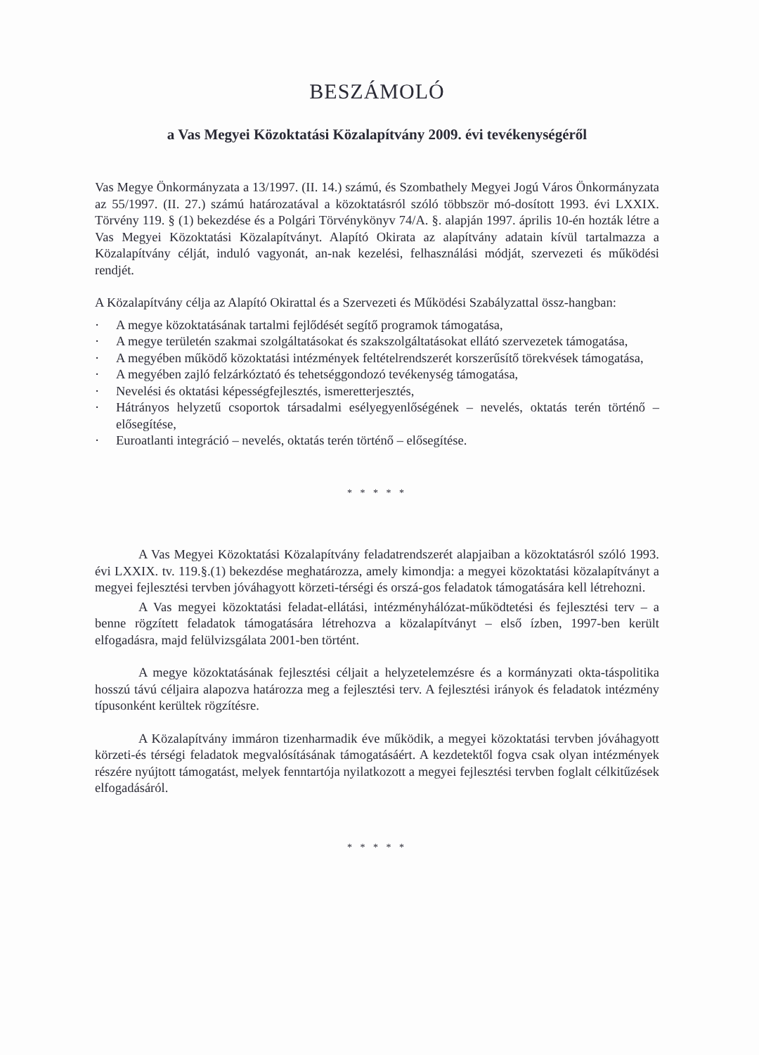BESZÁMOLÓ
a Vas Megyei Közoktatási Közalapítvány 2009. évi tevékenységéről
Vas Megye Önkormányzata a 13/1997. (II. 14.) számú, és Szombathely Megyei Jogú Város Önkormányzata az 55/1997. (II. 27.) számú határozatával a közoktatásról szóló többször mó-dosított 1993. évi LXXIX. Törvény 119. § (1) bekezdése és a Polgári Törvénykönyv 74/A. §. alapján 1997. április 10-én hozták létre a Vas Megyei Közoktatási Közalapítványt. Alapító Okirata az alapítvány adatain kívül tartalmazza a Közalapítvány célját, induló vagyonát, an-nak kezelési, felhasználási módját, szervezeti és működési rendjét.
A Közalapítvány célja az Alapító Okirattal és a Szervezeti és Működési Szabályzattal össz-hangban:
· A megye közoktatásának tartalmi fejlődését segítő programok támogatása,
· A megye területén szakmai szolgáltatásokat és szakszolgáltatásokat ellátó szervezetek támogatása,
· A megyében működő közoktatási intézmények feltételrendszerét korszerűsítő törekvések támogatása,
· A megyében zajló felzárkóztató és tehetséggondozó tevékenység támogatása,
· Nevelési és oktatási képességfejlesztés, ismeretterjesztés,
· Hátrányos helyzetű csoportok társadalmi esélyegyenlőségének – nevelés, oktatás terén történő – elősegítése,
· Euroatlanti integráció – nevelés, oktatás terén történő – elősegítése.
* * * * *
A Vas Megyei Közoktatási Közalapítvány feladatrendszerét alapjaiban a közoktatásról szóló 1993. évi LXXIX. tv. 119.§.(1) bekezdése meghatározza, amely kimondja: a megyei közoktatási közalapítványt a megyei fejlesztési tervben jóváhagyott körzeti-térségi és orszá-gos feladatok támogatására kell létrehozni.
A Vas megyei közoktatási feladat-ellátási, intézményhálózat-működtetési és fejlesztési terv – a benne rögzített feladatok támogatására létrehozva a közalapítványt – első ízben, 1997-ben került elfogadásra, majd felülvizsgálata 2001-ben történt.
A megye közoktatásának fejlesztési céljait a helyzetelemzésre és a kormányzati okta-táspolitika hosszú távú céljaira alapozva határozza meg a fejlesztési terv. A fejlesztési irányok és feladatok intézmény típusonként kerültek rögzítésre.
A Közalapítvány immáron tizenharmadik éve működik, a megyei közoktatási tervben jóváhagyott körzeti-és térségi feladatok megvalósításának támogatásáért. A kezdetektől fogva csak olyan intézmények részére nyújtott támogatást, melyek fenntartója nyilatkozott a megyei fejlesztési tervben foglalt célkitűzések elfogadásáról.
* * * * *